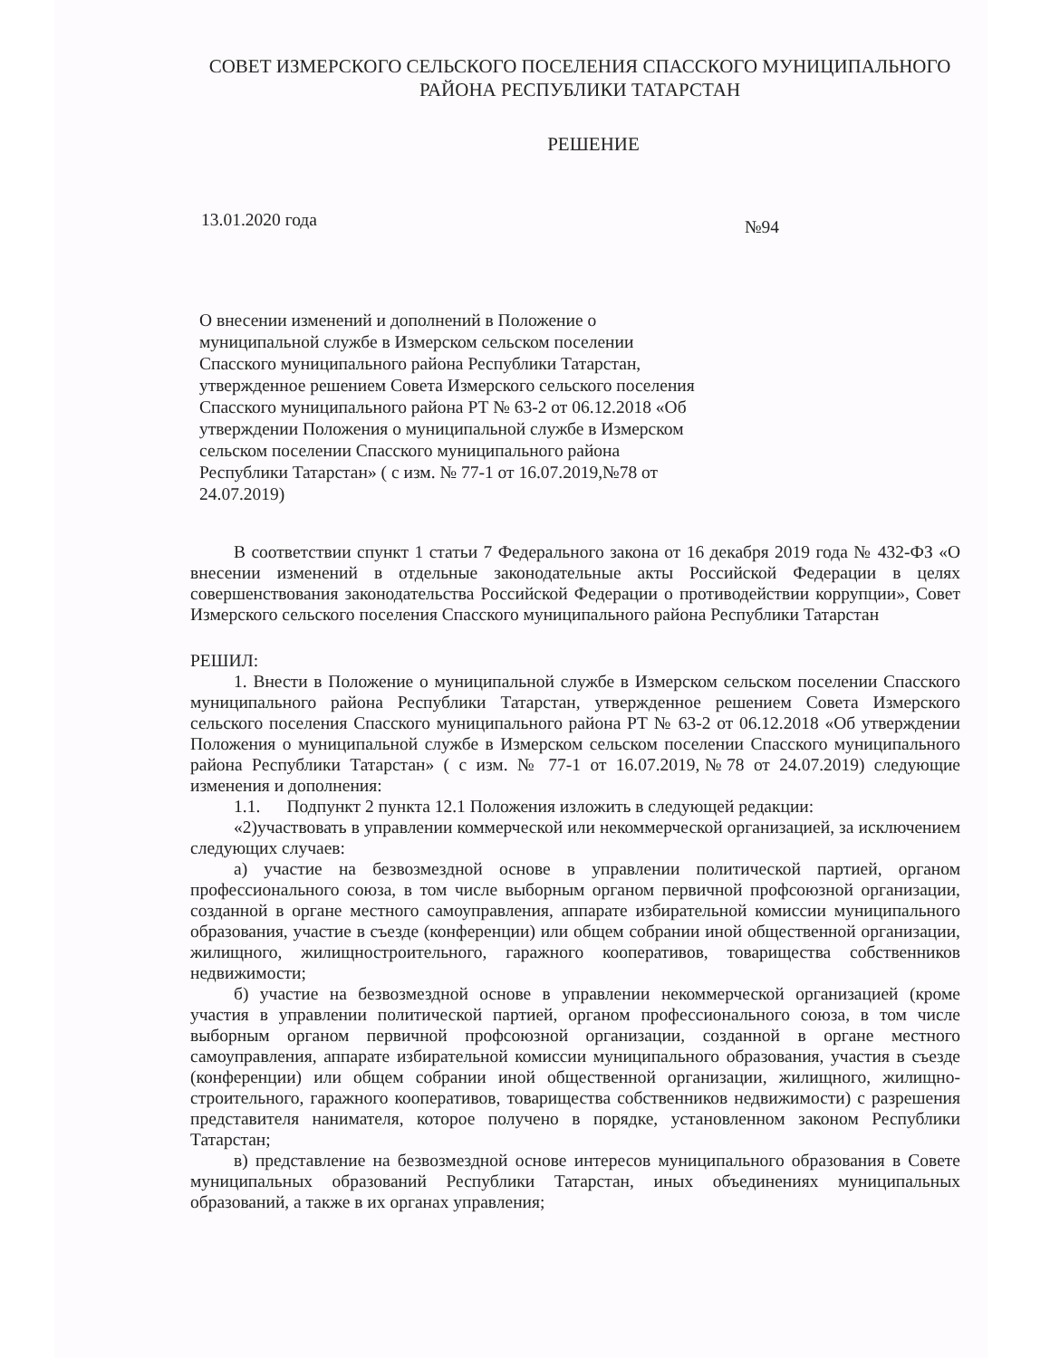СОВЕТ ИЗМЕРСКОГО СЕЛЬСКОГО ПОСЕЛЕНИЯ СПАССКОГО МУНИЦИПАЛЬНОГО РАЙОНА РЕСПУБЛИКИ ТАТАРСТАН
РЕШЕНИЕ
13.01.2020 года №94
О внесении изменений и дополнений в Положение о муниципальной службе в Измерском сельском поселении Спасского муниципального района Республики Татарстан, утвержденное решением Совета Измерского сельского поселения Спасского муниципального района РТ № 63-2 от 06.12.2018 «Об утверждении Положения о муниципальной службе в Измерском сельском поселении Спасского муниципального района Республики Татарстан» ( с изм. № 77-1 от 16.07.2019,№78 от 24.07.2019)
В соответствии спункт 1 статьи 7 Федерального закона от 16 декабря 2019 года № 432-ФЗ «О внесении изменений в отдельные законодательные акты Российской Федерации в целях совершенствования законодательства Российской Федерации о противодействии коррупции», Совет Измерского сельского поселения Спасского муниципального района Республики Татарстан
РЕШИЛ:
1. Внести в Положение о муниципальной службе в Измерском сельском поселении Спасского муниципального района Республики Татарстан, утвержденное решением Совета Измерского сельского поселения Спасского муниципального района РТ № 63-2 от 06.12.2018 «Об утверждении Положения о муниципальной службе в Измерском сельском поселении Спасского муниципального района Республики Татарстан» ( с изм. № 77-1 от 16.07.2019,№78 от 24.07.2019) следующие изменения и дополнения:
1.1. Подпункт 2 пункта 12.1 Положения изложить в следующей редакции:
«2)участвовать в управлении коммерческой или некоммерческой организацией, за исключением следующих случаев:
а) участие на безвозмездной основе в управлении политической партией, органом профессионального союза, в том числе выборным органом первичной профсоюзной организации, созданной в органе местного самоуправления, аппарате избирательной комиссии муниципального образования, участие в съезде (конференции) или общем собрании иной общественной организации, жилищного, жилищностроительного, гаражного кооперативов, товарищества собственников недвижимости;
б) участие на безвозмездной основе в управлении некоммерческой организацией (кроме участия в управлении политической партией, органом профессионального союза, в том числе выборным органом первичной профсоюзной организации, созданной в органе местного самоуправления, аппарате избирательной комиссии муниципального образования, участия в съезде (конференции) или общем собрании иной общественной организации, жилищного, жилищно-строительного, гаражного кооперативов, товарищества собственников недвижимости) с разрешения представителя нанимателя, которое получено в порядке, установленном законом Республики Татарстан;
в) представление на безвозмездной основе интересов муниципального образования в Совете муниципальных образований Республики Татарстан, иных объединениях муниципальных образований, а также в их органах управления;